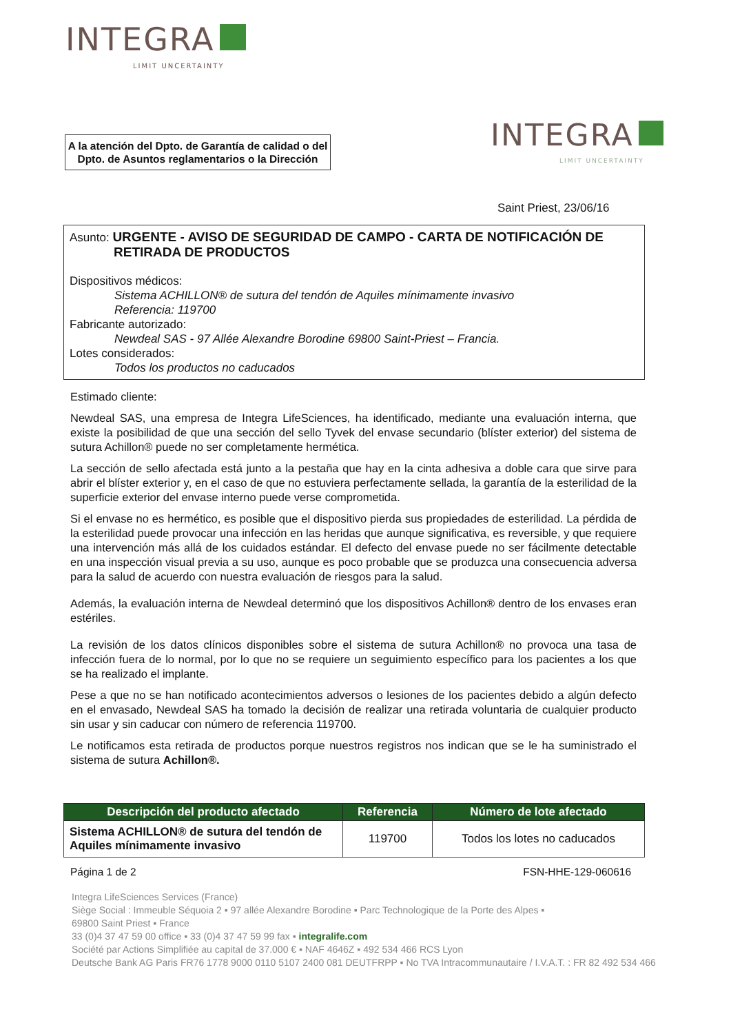INTEGRA
LIMIT UNCERTAINTY
A la atención del Dpto. de Garantía de calidad o del Dpto. de Asuntos reglamentarios o la Dirección
INTEGRA
LIMIT UNCERTAINTY
Saint Priest, 23/06/16
Asunto: URGENTE - AVISO DE SEGURIDAD DE CAMPO - CARTA DE NOTIFICACIÓN DE
RETIRADA DE PRODUCTOS
Dispositivos médicos:
Sistema ACHILLON® de sutura del tendón de Aquiles mínimamente invasivo
Referencia: 119700
Fabricante autorizado:
Newdeal SAS - 97 Allée Alexandre Borodine 69800 Saint-Priest – Francia.
Lotes considerados:
Todos los productos no caducados
Estimado cliente:
Newdeal SAS, una empresa de Integra LifeSciences, ha identificado, mediante una evaluación interna, que existe la posibilidad de que una sección del sello Tyvek del envase secundario (blíster exterior) del sistema de sutura Achillon® puede no ser completamente hermética.
La sección de sello afectada está junto a la pestaña que hay en la cinta adhesiva a doble cara que sirve para abrir el blíster exterior y, en el caso de que no estuviera perfectamente sellada, la garantía de la esterilidad de la superficie exterior del envase interno puede verse comprometida.
Si el envase no es hermético, es posible que el dispositivo pierda sus propiedades de esterilidad. La pérdida de la esterilidad puede provocar una infección en las heridas que aunque significativa, es reversible, y que requiere una intervención más allá de los cuidados estándar. El defecto del envase puede no ser fácilmente detectable en una inspección visual previa a su uso, aunque es poco probable que se produzca una consecuencia adversa para la salud de acuerdo con nuestra evaluación de riesgos para la salud.
Además, la evaluación interna de Newdeal determinó que los dispositivos Achillon® dentro de los envases eran estériles.
La revisión de los datos clínicos disponibles sobre el sistema de sutura Achillon® no provoca una tasa de infección fuera de lo normal, por lo que no se requiere un seguimiento específico para los pacientes a los que se ha realizado el implante.
Pese a que no se han notificado acontecimientos adversos o lesiones de los pacientes debido a algún defecto en el envasado, Newdeal SAS ha tomado la decisión de realizar una retirada voluntaria de cualquier producto sin usar y sin caducar con número de referencia 119700.
Le notificamos esta retirada de productos porque nuestros registros nos indican que se le ha suministrado el sistema de sutura Achillon®.
| Descripción del producto afectado | Referencia | Número de lote afectado |
| --- | --- | --- |
| Sistema ACHILLON® de sutura del tendón de Aquiles mínimamente invasivo | 119700 | Todos los lotes no caducados |
Página 1 de 2 FSN-HHE-129-060616
Integra LifeSciences Services (France)
Siège Social : Immeuble Séquoia 2 ▪ 97 allée Alexandre Borodine ▪ Parc Technologique de la Porte des Alpes ▪
69800 Saint Priest ▪ France
33 (0)4 37 47 59 00 office ▪ 33 (0)4 37 47 59 99 fax ▪ integralife.com
Société par Actions Simplifiée au capital de 37.000 € ▪ NAF 4646Z ▪ 492 534 466 RCS Lyon
Deutsche Bank AG Paris FR76 1778 9000 0110 5107 2400 081 DEUTFRPP ▪ No TVA Intracommunautaire / I.V.A.T. : FR 82 492 534 466